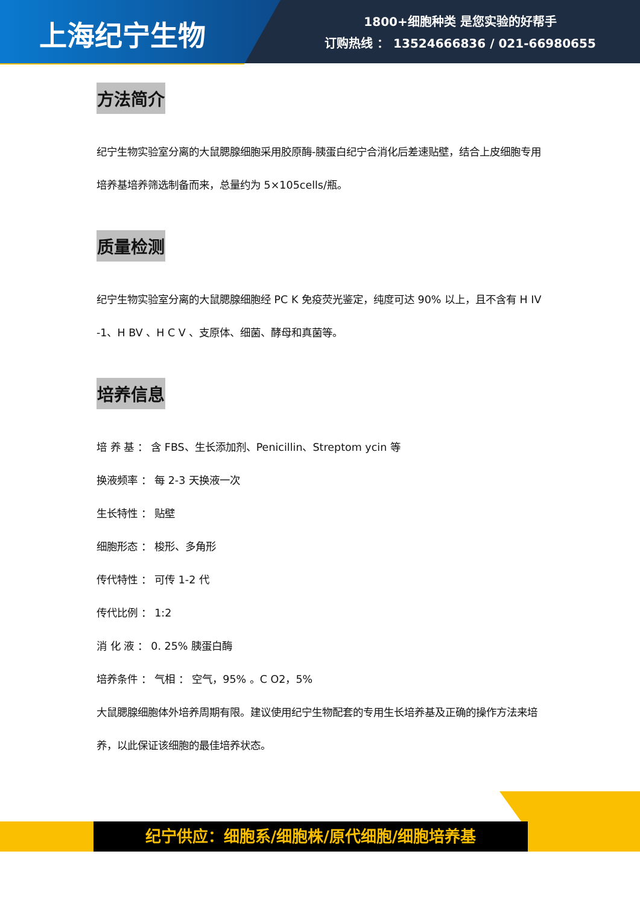上海纪宁生物
1800+细胞种类 是您实验的好帮手
订购热线 ： 13524666836 / 021-66980655
方法简介
纪宁生物实验室分离的大鼠腮腺细胞采用胶原酶-胰蛋白纪宁合消化后差速贴壁，结合上皮细胞专用培养基培养筛选制备而来，总量约为 5×105cells/瓶。
质量检测
纪宁生物实验室分离的大鼠腮腺细胞经 PC K 免疫荧光鉴定，纯度可达 90% 以上，且不含有 H IV -1、H BV 、H C V 、支原体、细菌、酵母和真菌等。
培养信息
培 养 基 ： 含 FBS、生长添加剂、Penicillin、Streptom ycin 等
换液频率 ： 每 2-3 天换液一次
生长特性 ： 贴壁
细胞形态 ： 梭形、多角形
传代特性 ： 可传 1-2 代
传代比例 ： 1:2
消 化 液 ： 0. 25% 胰蛋白酶
培养条件 ： 气相 ： 空气，95% 。C O2，5%
大鼠腮腺细胞体外培养周期有限。建议使用纪宁生物配套的专用生长培养基及正确的操作方法来培养，以此保证该细胞的最佳培养状态。
纪宁供应：细胞系/细胞株/原代细胞/细胞培养基